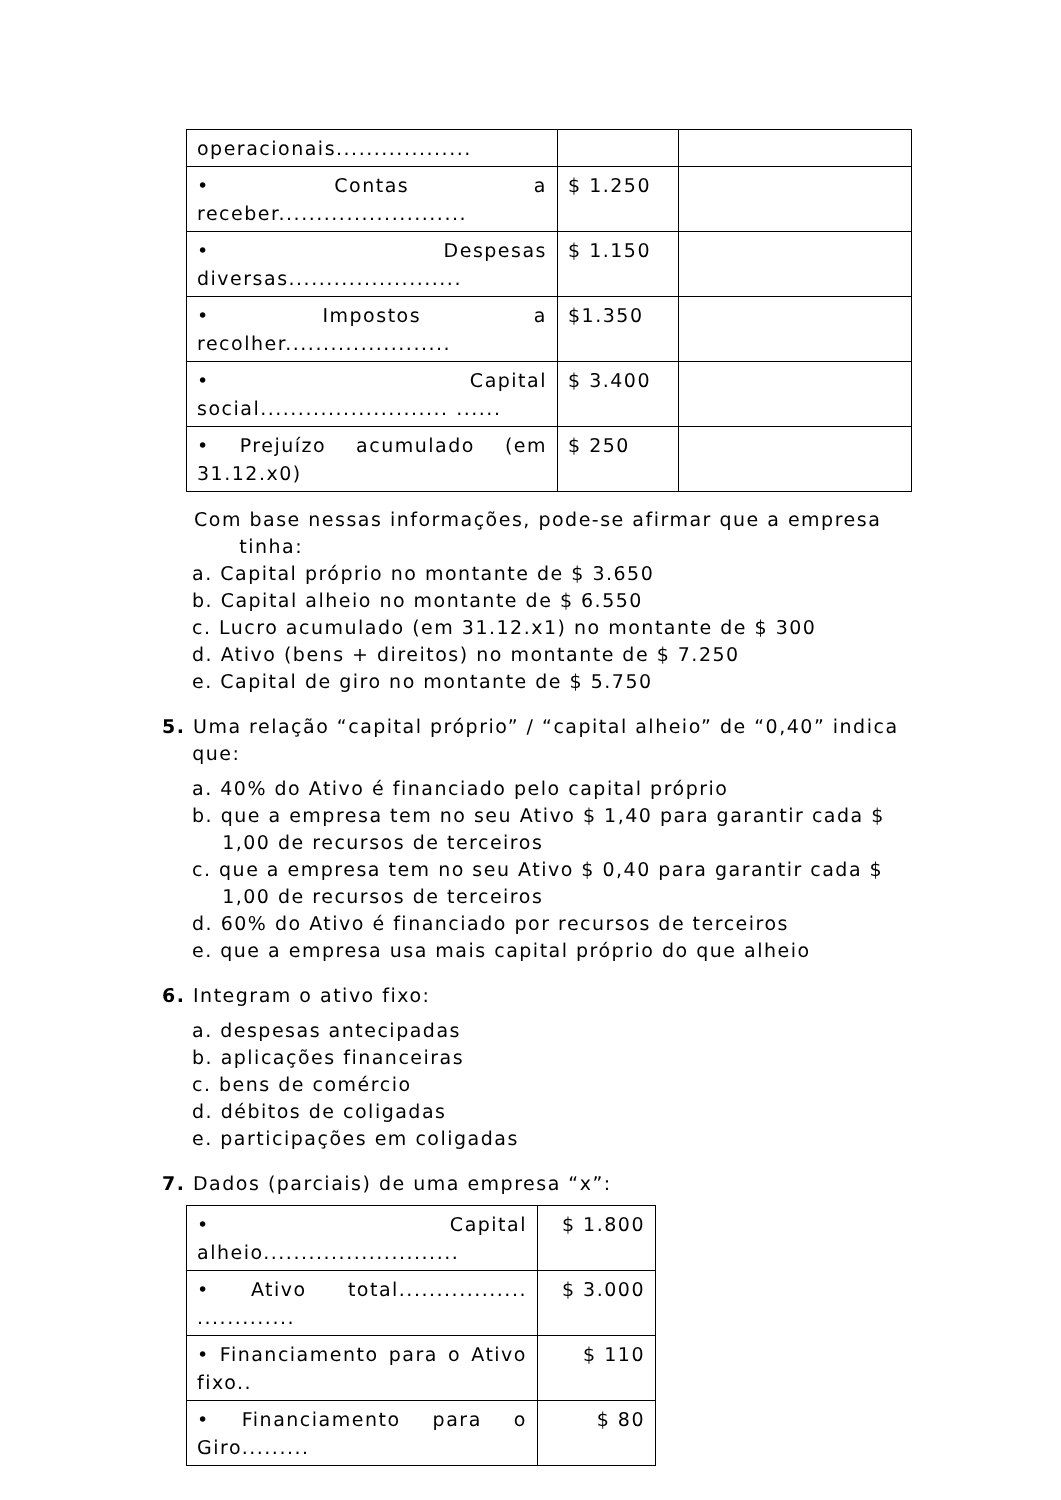| operacionais.................. | | |
| • Contas a receber......................... | $ 1.250 | |
| • Despesas diversas....................... | $ 1.150 | |
| • Impostos a recolher...................... | $1.350 | |
| • Capital social......................... ...... | $ 3.400 | |
| • Prejuízo acumulado (em 31.12.x0) | $ 250 | |
Com base nessas informações, pode-se afirmar que a empresa
tinha:
a. Capital próprio no montante de $ 3.650
b. Capital alheio no montante de $ 6.550
c. Lucro acumulado (em 31.12.x1) no montante de $ 300
d. Ativo (bens + direitos) no montante de $ 7.250
e. Capital de giro no montante de $ 5.750
5. Uma relação “capital próprio” / “capital alheio” de “0,40” indica
que:
a. 40% do Ativo é financiado pelo capital próprio
b. que a empresa tem no seu Ativo $ 1,40 para garantir cada $
1,00 de recursos de terceiros
c. que a empresa tem no seu Ativo $ 0,40 para garantir cada $
1,00 de recursos de terceiros
d. 60% do Ativo é financiado por recursos de terceiros
e. que a empresa usa mais capital próprio do que alheio
6. Integram o ativo fixo:
a. despesas antecipadas
b. aplicações financeiras
c. bens de comércio
d. débitos de coligadas
e. participações em coligadas
7. Dados (parciais) de uma empresa “x”:
| • Capital alheio.......................... | $ 1.800 |
| • Ativo total................. ............. | $ 3.000 |
| • Financiamento para o Ativo fixo.. | $ 110 |
| • Financiamento para o Giro......... | $ 80 |